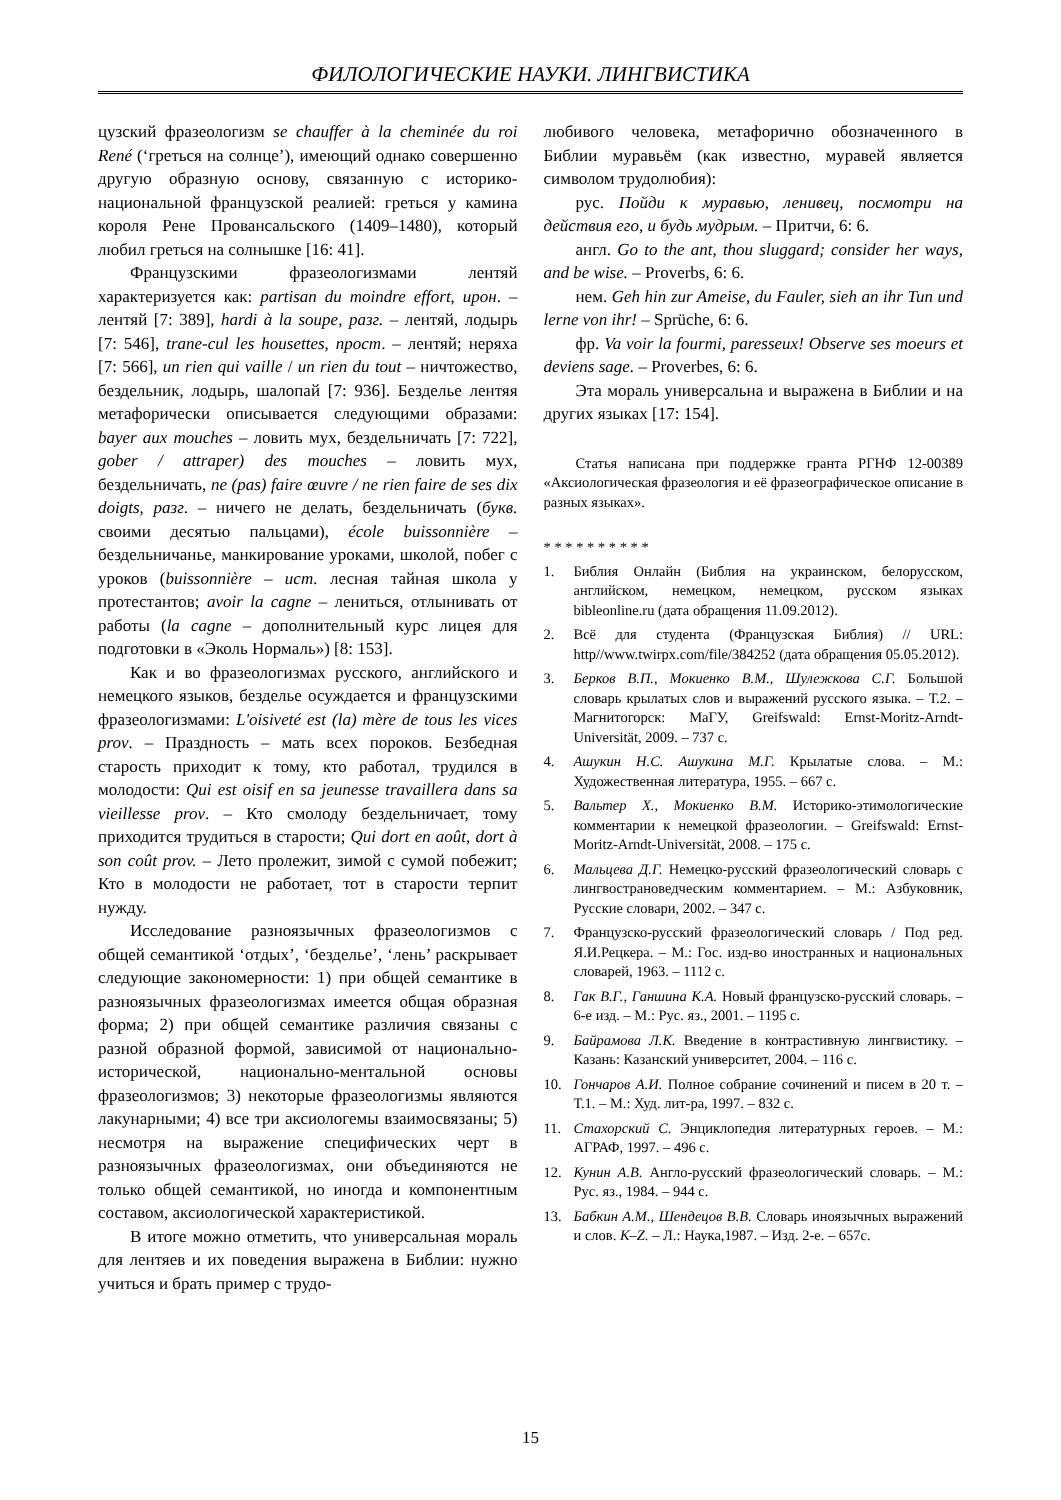ФИЛОЛОГИЧЕСКИЕ НАУКИ. ЛИНГВИСТИКА
цузский фразеологизм se chauffer à la cheminée du roi René (‘греться на солнце’), имеющий однако совершенно другую образную основу, связанную с историко-национальной французской реалией: греться у камина короля Рене Провансальского (1409–1480), который любил греться на солнышке [16: 41].
Французскими фразеологизмами лентяй характеризуется как: partisan du moindre effort, ирон. – лентяй [7: 389], hardi à la soupe, разг. – лентяй, лодырь [7: 546], trane-cul les housettes, прост. – лентяй; неряха [7: 566], un rien qui vaille / un rien du tout – ничтожество, бездельник, лодырь, шалопай [7: 936]. Безделье лентяя метафорически описывается следующими образами: bayer aux mouches – ловить мух, бездельничать [7: 722], gober / attraper) des mouches – ловить мух, бездельничать, ne (pas) faire œuvre / ne rien faire de ses dix doigts, разг. – ничего не делать, бездельничать (букв. своими десятью пальцами), école buissonnière – бездельничанье, манкирование уроками, школой, побег с уроков (buissonnière – ист. лесная тайная школа у протестантов; avoir la cagne – лениться, отлынивать от работы (la cagne – дополнительный курс лицея для подготовки в «Эколь Нормаль») [8: 153].
Как и во фразеологизмах русского, английского и немецкого языков, безделье осуждается и французскими фразеологизмами: L'oisiveté est (la) mère de tous les vices prov. – Праздность – мать всех пороков. Безбедная старость приходит к тому, кто работал, трудился в молодости: Qui est oisif en sa jeunesse travaillera dans sa vieillesse prov. – Кто смолоду бездельничает, тому приходится трудиться в старости; Qui dort en août, dort à son coût prov. – Лето пролежит, зимой с сумой побежит; Кто в молодости не работает, тот в старости терпит нужду.
Исследование разноязычных фразеологизмов с общей семантикой ‘отдых’, ‘безделье’, ‘лень’ раскрывает следующие закономерности: 1) при общей семантике в разноязычных фразеологизмах имеется общая образная форма; 2) при общей семантике различия связаны с разной образной формой, зависимой от национально-исторической, национально-ментальной основы фразеологизмов; 3) некоторые фразеологизмы являются лакунарными; 4) все три аксиологемы взаимосвязаны; 5) несмотря на выражение специфических черт в разноязычных фразеологизмах, они объединяются не только общей семантикой, но иногда и компонентным составом, аксиологической характеристикой.
В итоге можно отметить, что универсальная мораль для лентяев и их поведения выражена в Библии: нужно учиться и брать пример с трудо-
любивого человека, метафорично обозначенного в Библии муравьём (как известно, муравей является символом трудолюбия):
рус. Пойди к муравью, ленивец, посмотри на действия его, и будь мудрым. – Притчи, 6: 6.
англ. Go to the ant, thou sluggard; consider her ways, and be wise. – Proverbs, 6: 6.
нем. Geh hin zur Ameise, du Fauler, sieh an ihr Tun und lerne von ihr! – Sprüche, 6: 6.
фр. Va voir la fourmi, paresseux! Observe ses moeurs et deviens sage. – Proverbes, 6: 6.
Эта мораль универсальна и выражена в Библии и на других языках [17: 154].
Статья написана при поддержке гранта РГНФ 12-00389 «Аксиологическая фразеология и её фразеографическое описание в разных языках».
* * * * * * * * * *
1. Библия Онлайн (Библия на украинском, белорусском, английском, немецком, немецком, русском языках bibleonline.ru (дата обращения 11.09.2012).
2. Всё для студента (Французская Библия) // URL: http//www.twirpx.com/file/384252 (дата обращения 05.05.2012).
3. Берков В.П., Мокиенко В.М., Шулежкова С.Г. Большой словарь крылатых слов и выражений русского языка. – Т.2. – Магнитогорск: МаГУ, Greifswald: Ernst-Moritz-Arndt-Universität, 2009. – 737 с.
4. Ашукин Н.С. Ашукина М.Г. Крылатые слова. – М.: Художественная литература, 1955. – 667 с.
5. Вальтер Х., Мокиенко В.М. Историко-этимологические комментарии к немецкой фразеологии. – Greifswald: Ernst-Moritz-Arndt-Universität, 2008. – 175 с.
6. Мальцева Д.Г. Немецко-русский фразеологический словарь с лингвострановедческим комментарием. – М.: Азбуковник, Русские словари, 2002. – 347 с.
7. Французско-русский фразеологический словарь / Под ред. Я.И.Рецкера. – М.: Гос. изд-во иностранных и национальных словарей, 1963. – 1112 с.
8. Гак В.Г., Ганшина К.А. Новый французско-русский словарь. – 6-е изд. – М.: Рус. яз., 2001. – 1195 с.
9. Байрамова Л.К. Введение в контрастивную лингвистику. – Казань: Казанский университет, 2004. – 116 с.
10. Гончаров А.И. Полное собрание сочинений и писем в 20 т. – Т.1. – М.: Худ. лит-ра, 1997. – 832 с.
11. Стахорский С. Энциклопедия литературных героев. – М.: АГРАФ, 1997. – 496 с.
12. Кунин А.В. Англо-русский фразеологический словарь. – М.: Рус. яз., 1984. – 944 с.
13. Бабкин А.М., Шендецов В.В. Словарь иноязычных выражений и слов. K–Z. – Л.: Наука,1987. – Изд. 2-е. – 657с.
15